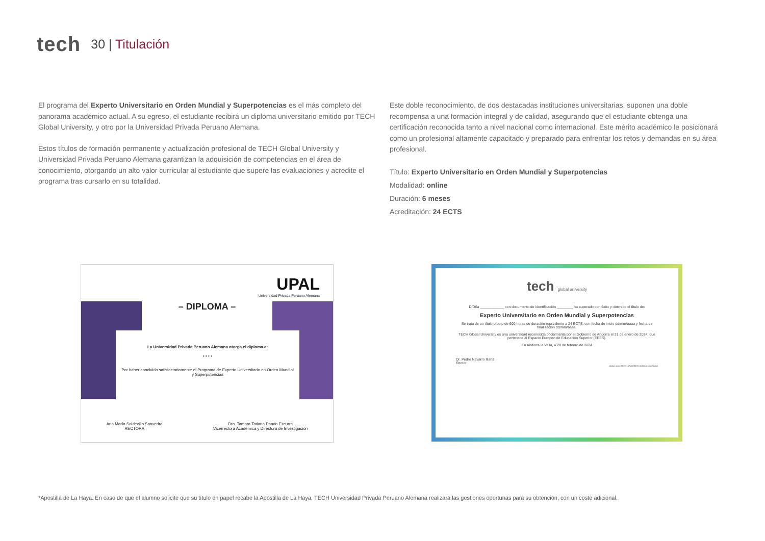tech
30 | Titulación
El programa del Experto Universitario en Orden Mundial y Superpotencias es el más completo del panorama académico actual. A su egreso, el estudiante recibirá un diploma universitario emitido por TECH Global University, y otro por la Universidad Privada Peruano Alemana.
Estos títulos de formación permanente y actualización profesional de TECH Global University y Universidad Privada Peruano Alemana garantizan la adquisición de competencias en el área de conocimiento, otorgando un alto valor curricular al estudiante que supere las evaluaciones y acredite el programa tras cursarlo en su totalidad.
Este doble reconocimiento, de dos destacadas instituciones universitarias, suponen una doble recompensa a una formación integral y de calidad, asegurando que el estudiante obtenga una certificación reconocida tanto a nivel nacional como internacional. Este mérito académico le posicionará como un profesional altamente capacitado y preparado para enfrentar los retos y demandas en su área profesional.
Título: Experto Universitario en Orden Mundial y Superpotencias
Modalidad: online
Duración: 6 meses
Acreditación: 24 ECTS
UPAL
Universidad Privada Peruano Alemana
– DIPLOMA –
La Universidad Privada Peruano Alemana otorga el diploma a:
• • • •
Por haber concluido satisfactoriamente el Programa de Experto Universitario en Orden Mundial y Superpotencias
Ana María Soldevilla Saavedra
RECTORA
Dra. Tamara Tatiana Pando Ezcurra
Vicerrectora Académica y Directora de Investigación
tech global university
D/Dña ____________ con documento de identificación ________ ha superado con éxito y obtenido el título de:
Experto Universitario en Orden Mundial y Superpotencias
Se trata de un título propio de 600 horas de duración equivalente a 24 ECTS, con fecha de inicio dd/mm/aaaa y fecha de finalización dd/mm/aaaa.
TECH Global University es una universidad reconocida oficialmente por el Gobierno de Andorra el 31 de enero de 2024, que pertenece al Espacio Europeo de Educación Superior (EEES).
En Andorra la Vella, a 28 de febrero de 2024
Dr. Pedro Navarro Illana
Rector
código único TECH: AFWOR23S techtitute.com/titulos
*Apostilla de La Haya. En caso de que el alumno solicite que su título en papel recabe la Apostilla de La Haya, TECH Universidad Privada Peruano Alemana realizará las gestiones oportunas para su obtención, con un coste adicional.